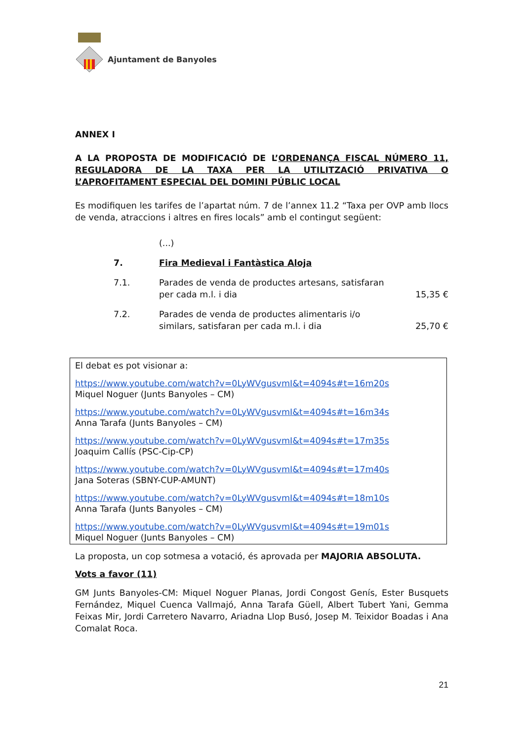Ajuntament de Banyoles
ANNEX I
A LA PROPOSTA DE MODIFICACIÓ DE L’ORDENANÇA FISCAL NÚMERO 11, REGULADORA DE LA TAXA PER LA UTILITZACIÓ PRIVATIVA O L’APROFITAMENT ESPECIAL DEL DOMINI PÚBLIC LOCAL
Es modifiquen les tarifes de l’apartat núm. 7 de l’annex 11.2 “Taxa per OVP amb llocs de venda, atraccions i altres en fires locals” amb el contingut següent:
| | (...) | |
| 7. | Fira Medieval i Fantàstica Aloja | |
| 7.1. | Parades de venda de productes artesans, satisfaran per cada m.l. i dia | 15,35 € |
| 7.2. | Parades de venda de productes alimentaris i/o similars, satisfaran per cada m.l. i dia | 25,70 € |
El debat es pot visionar a:
https://www.youtube.com/watch?v=0LyWVgusvmI&t=4094s#t=16m20s
Miquel Noguer (Junts Banyoles – CM)
https://www.youtube.com/watch?v=0LyWVgusvmI&t=4094s#t=16m34s
Anna Tarafa (Junts Banyoles – CM)
https://www.youtube.com/watch?v=0LyWVgusvmI&t=4094s#t=17m35s
Joaquim Callís (PSC-Cip-CP)
https://www.youtube.com/watch?v=0LyWVgusvmI&t=4094s#t=17m40s
Jana Soteras (SBNY-CUP-AMUNT)
https://www.youtube.com/watch?v=0LyWVgusvmI&t=4094s#t=18m10s
Anna Tarafa (Junts Banyoles – CM)
https://www.youtube.com/watch?v=0LyWVgusvmI&t=4094s#t=19m01s
Miquel Noguer (Junts Banyoles – CM)
La proposta, un cop sotmesa a votació, és aprovada per MAJORIA ABSOLUTA.
Vots a favor (11)
GM Junts Banyoles-CM: Miquel Noguer Planas, Jordi Congost Genís, Ester Busquets Fernández, Miquel Cuenca Vallmajó, Anna Tarafa Güell, Albert Tubert Yani, Gemma Feixas Mir, Jordi Carretero Navarro, Ariadna Llop Busó, Josep M. Teixidor Boadas i Ana Comalat Roca.
21